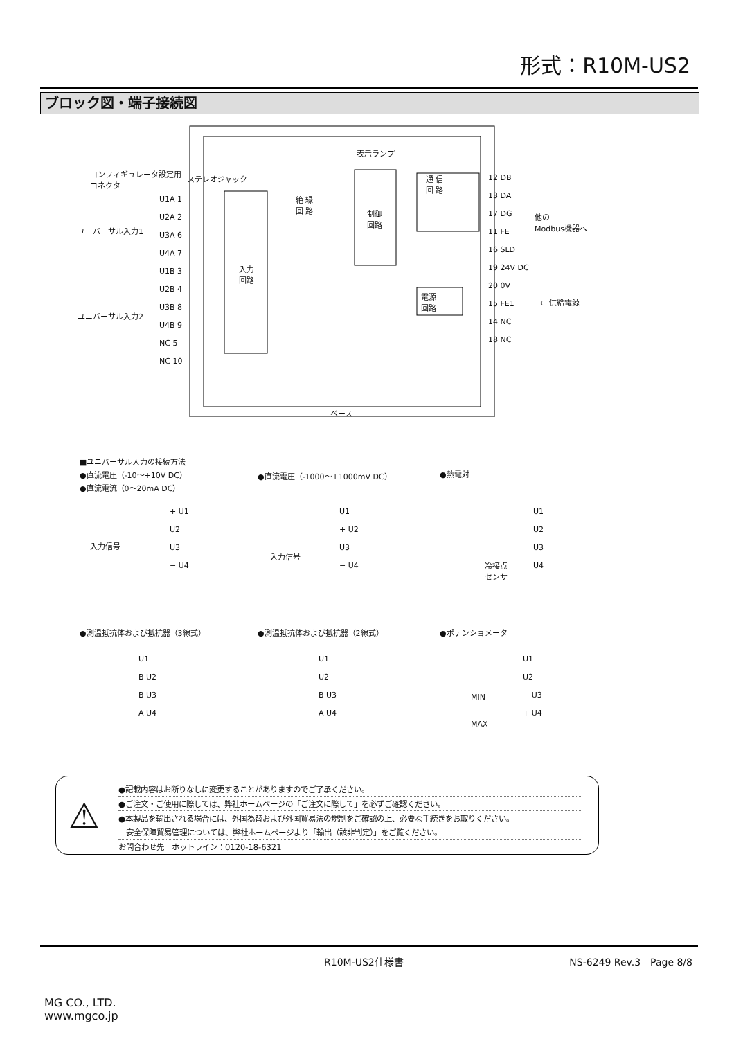形式：R10M-US2
ブロック図・端子接続図
コンフィギュレータ設定用
コネクタ
ステレオジャック
表示ランプ
制御
回路
入力
回路
絶 縁
回 路
通 信
回 路
電源
回路
U1A 1
U2A 2
U3A 6
U4A 7
U1B 3
U2B 4
U3B 8
U4B 9
NC 5
NC 10
ユニバーサル入力1
ユニバーサル入力2
12 DB
13 DA
17 DG
11 FE
16 SLD
19 24V DC
20 0V
15 FE1
14 NC
18 NC
他の
Modbus機器へ
← 供給電源
ベース
■ユニバーサル入力の接続方法
●直流電圧（-10～+10V DC）
●直流電流（0～20mA DC）
●直流電圧（-1000～+1000mV DC） ●熱電対
入力信号
+ U1
U2
U3
− U4
入力信号
U1
+ U2
U3
− U4
冷接点
センサ
U1
U2
U3
U4
●測温抵抗体および抵抗器（3線式） ●測温抵抗体および抵抗器（2線式） ●ポテンショメータ
U1
B U2
B U3
A U4
U1
U2
B U3
A U4
MIN
MAX
U1
U2
− U3
+ U4
⚠
●記載内容はお断りなしに変更することがありますのでご了承ください。
●ご注文・ご使用に際しては、弊社ホームページの「ご注文に際して」を必ずご確認ください。
●本製品を輸出される場合には、外国為替および外国貿易法の規制をご確認の上、必要な手続きをお取りください。
　安全保障貿易管理については、弊社ホームページより「輸出（該非判定）」をご覧ください。
お問合わせ先　ホットライン：0120-18-6321
R10M-US2仕様書 NS-6249 Rev.3　Page 8/8
MG CO., LTD.
www.mgco.jp